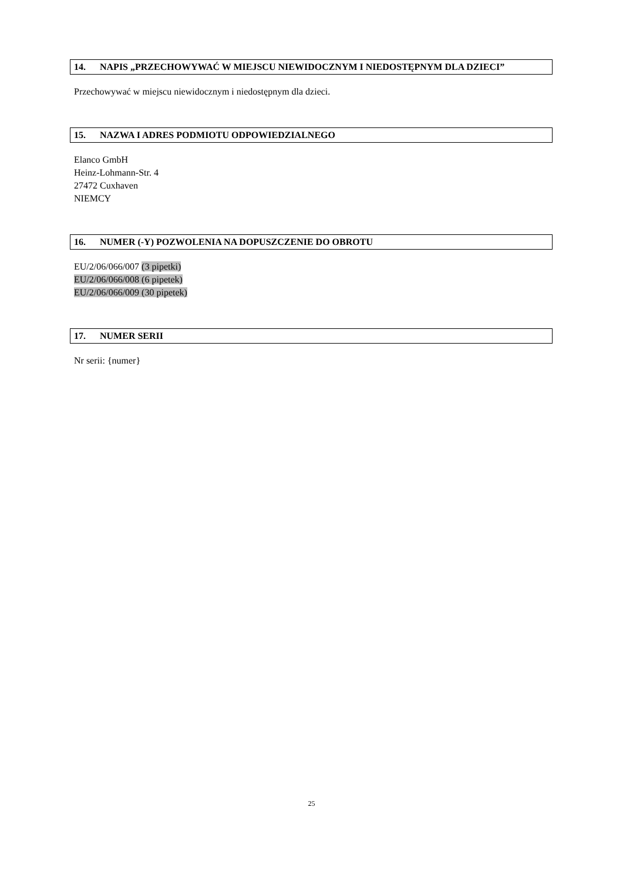14. NAPIS „PRZECHOWYWAĆ W MIEJSCU NIEWIDOCZNYM I NIEDOSTĘPNYM DLA DZIECI”
Przechowywać w miejscu niewidocznym i niedostępnym dla dzieci.
15. NAZWA I ADRES PODMIOTU ODPOWIEDZIALNEGO
Elanco GmbH
Heinz-Lohmann-Str. 4
27472 Cuxhaven
NIEMCY
16. NUMER (-Y) POZWOLENIA NA DOPUSZCZENIE DO OBROTU
EU/2/06/066/007 (3 pipetki)
EU/2/06/066/008 (6 pipetek)
EU/2/06/066/009 (30 pipetek)
17. NUMER SERII
Nr serii: {numer}
25